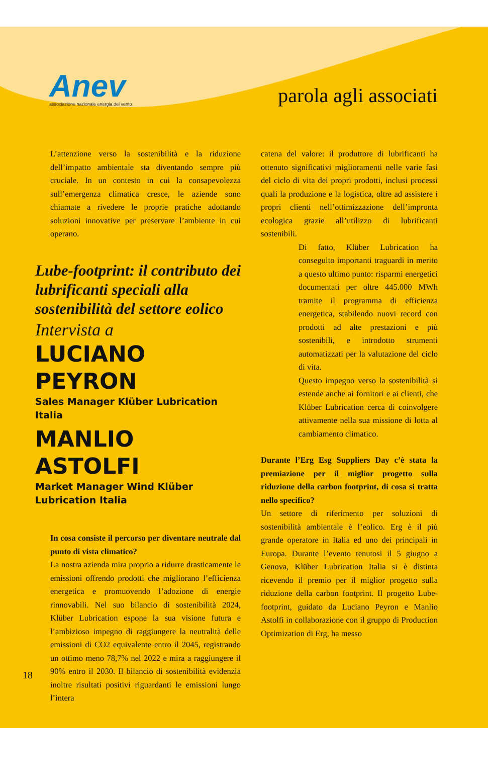Anev
associazione nazionale energia del vento
parola agli associati
L’attenzione verso la sostenibilità e la riduzione dell’impatto ambientale sta diventando sempre più cruciale. In un contesto in cui la consapevolezza sull’emergenza climatica cresce, le aziende sono chiamate a rivedere le proprie pratiche adottando soluzioni innovative per preservare l’ambiente in cui operano.
Lube-footprint: il contributo dei lubrificanti speciali alla sostenibilità del settore eolico
Intervista a
LUCIANO PEYRON
Sales Manager Klüber Lubrication Italia
MANLIO ASTOLFI
Market Manager Wind Klüber Lubrication Italia
In cosa consiste il percorso per diventare neutrale dal punto di vista climatico?
La nostra azienda mira proprio a ridurre drasticamente le emissioni offrendo prodotti che migliorano l’efficienza energetica e promuovendo l’adozione di energie rinnovabili. Nel suo bilancio di sostenibilità 2024, Klüber Lubrication espone la sua visione futura e l’ambizioso impegno di raggiungere la neutralità delle emissioni di CO2 equivalente entro il 2045, registrando un ottimo meno 78,7% nel 2022 e mira a raggiungere il 90% entro il 2030. Il bilancio di sostenibilità evidenzia inoltre risultati positivi riguardanti le emissioni lungo l’intera
catena del valore: il produttore di lubrificanti ha ottenuto significativi miglioramenti nelle varie fasi del ciclo di vita dei propri prodotti, inclusi processi quali la produzione e la logistica, oltre ad assistere i propri clienti nell’ottimizzazione dell’impronta ecologica grazie all’utilizzo di lubrificanti sostenibili.
Di fatto, Klüber Lubrication ha conseguito importanti traguardi in merito a questo ultimo punto: risparmi energetici documentati per oltre 445.000 MWh tramite il programma di efficienza energetica, stabilendo nuovi record con prodotti ad alte prestazioni e più sostenibili, e introdotto strumenti automatizzati per la valutazione del ciclo di vita.
Questo impegno verso la sostenibilità si estende anche ai fornitori e ai clienti, che Klüber Lubrication cerca di coinvolgere attivamente nella sua missione di lotta al cambiamento climatico.
Durante l’Erg Esg Suppliers Day c’è stata la premiazione per il miglior progetto sulla riduzione della carbon footprint, di cosa si tratta nello specifico?
Un settore di riferimento per soluzioni di sostenibilità ambientale è l’eolico. Erg è il più grande operatore in Italia ed uno dei principali in Europa. Durante l’evento tenutosi il 5 giugno a Genova, Klüber Lubrication Italia si è distinta ricevendo il premio per il miglior progetto sulla riduzione della carbon footprint. Il progetto Lube-footprint, guidato da Luciano Peyron e Manlio Astolfi in collaborazione con il gruppo di Production Optimization di Erg, ha messo
18